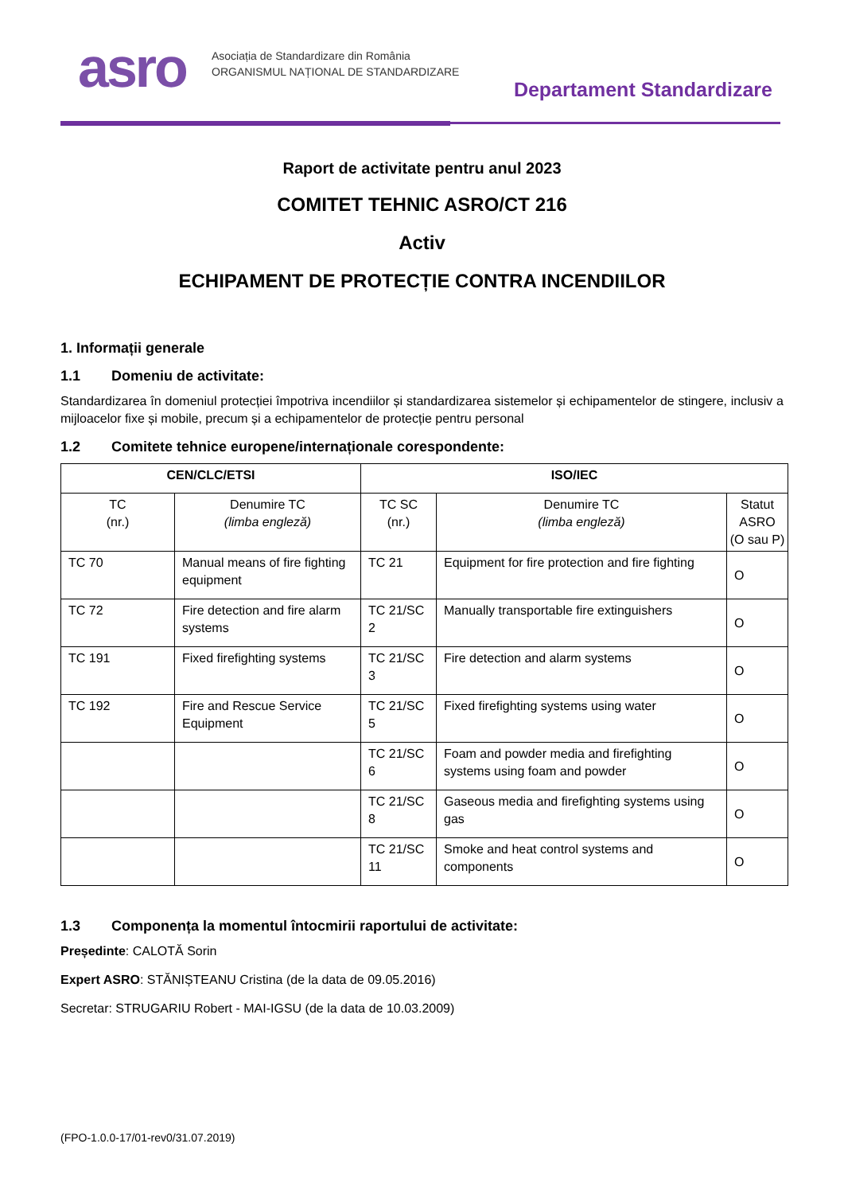asro
Asociația de Standardizare din România
ORGANISMUL NAȚIONAL DE STANDARDIZARE
Departament Standardizare
Raport de activitate pentru anul 2023
COMITET TEHNIC ASRO/CT 216
Activ
ECHIPAMENT DE PROTECȚIE CONTRA INCENDIILOR
1. Informații generale
1.1 Domeniu de activitate:
Standardizarea în domeniul protecției împotriva incendiilor și standardizarea sistemelor și echipamentelor de stingere, inclusiv a mijloacelor fixe și mobile, precum și a echipamentelor de protecție pentru personal
1.2 Comitete tehnice europene/internaționale corespondente:
| CEN/CLC/ETSI | | ISO/IEC | | |
| --- | --- | --- | --- | --- |
| TC (nr.) | Denumire TC (limba engleză) | TC SC (nr.) | Denumire TC (limba engleză) | Statut ASRO (O sau P) |
| TC 70 | Manual means of fire fighting equipment | TC 21 | Equipment for fire protection and fire fighting | O |
| TC 72 | Fire detection and fire alarm systems | TC 21/SC 2 | Manually transportable fire extinguishers | O |
| TC 191 | Fixed firefighting systems | TC 21/SC 3 | Fire detection and alarm systems | O |
| TC 192 | Fire and Rescue Service Equipment | TC 21/SC 5 | Fixed firefighting systems using water | O |
| | | TC 21/SC 6 | Foam and powder media and firefighting systems using foam and powder | O |
| | | TC 21/SC 8 | Gaseous media and firefighting systems using gas | O |
| | | TC 21/SC 11 | Smoke and heat control systems and components | O |
1.3 Componența la momentul întocmirii raportului de activitate:
Președinte: CALOTĂ Sorin
Expert ASRO: STĂNIȘTEANU Cristina (de la data de 09.05.2016)
Secretar: STRUGARIU Robert - MAI-IGSU (de la data de 10.03.2009)
(FPO-1.0.0-17/01-rev0/31.07.2019)